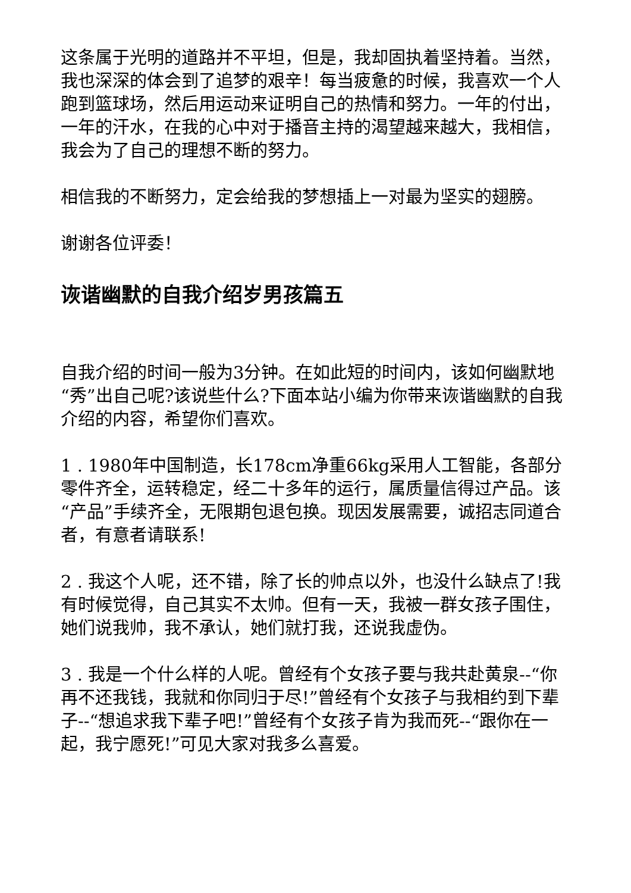这条属于光明的道路并不平坦，但是，我却固执着坚持着。当然，我也深深的体会到了追梦的艰辛！每当疲惫的时候，我喜欢一个人跑到篮球场，然后用运动来证明自己的热情和努力。一年的付出，一年的汗水，在我的心中对于播音主持的渴望越来越大，我相信，我会为了自己的理想不断的努力。
相信我的不断努力，定会给我的梦想插上一对最为坚实的翅膀。
谢谢各位评委！
诙谐幽默的自我介绍岁男孩篇五
自我介绍的时间一般为3分钟。在如此短的时间内，该如何幽默地“秀”出自己呢?该说些什么?下面本站小编为你带来诙谐幽默的自我介绍的内容，希望你们喜欢。
1 . 1980年中国制造，长178cm净重66kg采用人工智能，各部分零件齐全，运转稳定，经二十多年的运行，属质量信得过产品。该“产品”手续齐全，无限期包退包换。现因发展需要，诚招志同道合者，有意者请联系!
2 . 我这个人呢，还不错，除了长的帅点以外，也没什么缺点了!我有时候觉得，自己其实不太帅。但有一天，我被一群女孩子围住，她们说我帅，我不承认，她们就打我，还说我虚伪。
3 . 我是一个什么样的人呢。曾经有个女孩子要与我共赴黄泉--“你再不还我钱，我就和你同归于尽!”曾经有个女孩子与我相约到下辈子--“想追求我下辈子吧!”曾经有个女孩子肯为我而死--“跟你在一起，我宁愿死!”可见大家对我多么喜爱。